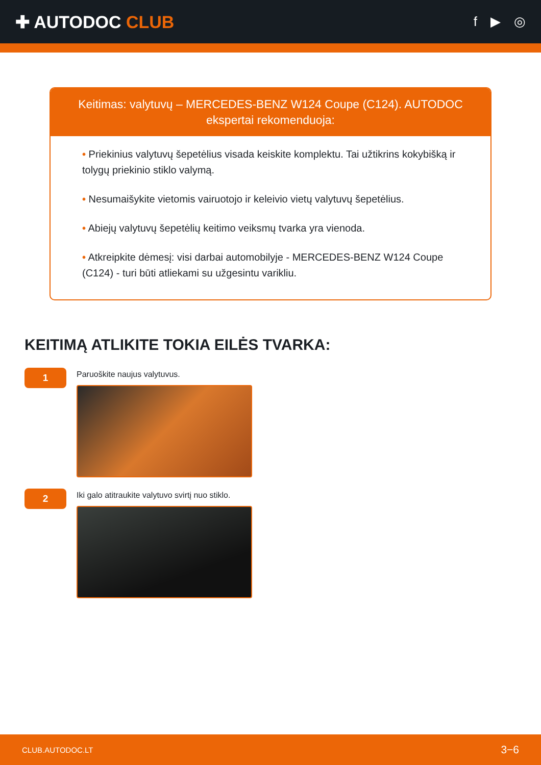✚ AUTODOC CLUB
f ▶ ◎
Keitimas: valytuvų – MERCEDES-BENZ W124 Coupe (C124). AUTODOC ekspertai rekomenduoja:
• Priekinius valytuvų šepetėlius visada keiskite komplektu. Tai užtikrins kokybišką ir tolygų priekinio stiklo valymą.
• Nesumaišykite vietomis vairuotojo ir keleivio vietų valytuvų šepetėlius.
• Abiejų valytuvų šepetėlių keitimo veiksmų tvarka yra vienoda.
• Atkreipkite dėmesį: visi darbai automobilyje - MERCEDES-BENZ W124 Coupe (C124) - turi būti atliekami su užgesintu varikliu.
KEITIMĄ ATLIKITE TOKIA EILĖS TVARKA:
1
Paruoškite naujus valytuvus.
2
Iki galo atitraukite valytuvo svirtį nuo stiklo.
CLUB.AUTODOC.LT 3−6